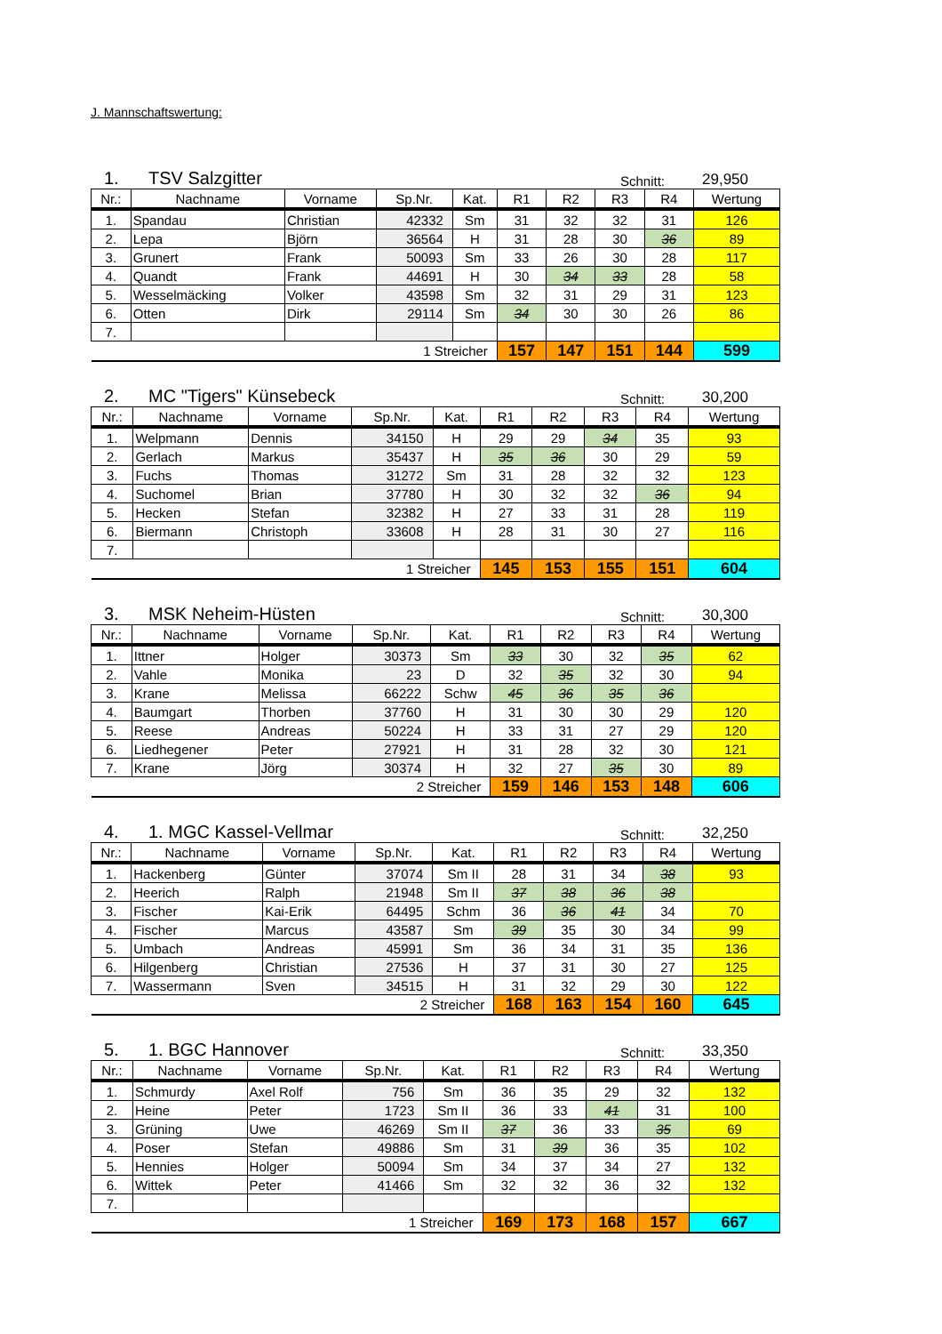J. Mannschaftswertung:
1. TSV Salzgitter Schnitt: 29,950
| Nr.: | Nachname | Vorname | Sp.Nr. | Kat. | R1 | R2 | R3 | R4 | Wertung |
| --- | --- | --- | --- | --- | --- | --- | --- | --- | --- |
| 1. | Spandau | Christian | 42332 | Sm | 31 | 32 | 32 | 31 | 126 |
| 2. | Lepa | Björn | 36564 | H | 31 | 28 | 30 | 36 | 89 |
| 3. | Grunert | Frank | 50093 | Sm | 33 | 26 | 30 | 28 | 117 |
| 4. | Quandt | Frank | 44691 | H | 30 | 34 | 33 | 28 | 58 |
| 5. | Wesselmäcking | Volker | 43598 | Sm | 32 | 31 | 29 | 31 | 123 |
| 6. | Otten | Dirk | 29114 | Sm | 34 | 30 | 30 | 26 | 86 |
| 7. | | | | | | | | | |
| 1 Streicher | | | | | 157 | 147 | 151 | 144 | 599 |
2. MC "Tigers" Künsebeck Schnitt: 30,200
| Nr.: | Nachname | Vorname | Sp.Nr. | Kat. | R1 | R2 | R3 | R4 | Wertung |
| --- | --- | --- | --- | --- | --- | --- | --- | --- | --- |
| 1. | Welpmann | Dennis | 34150 | H | 29 | 29 | 34 | 35 | 93 |
| 2. | Gerlach | Markus | 35437 | H | 35 | 36 | 30 | 29 | 59 |
| 3. | Fuchs | Thomas | 31272 | Sm | 31 | 28 | 32 | 32 | 123 |
| 4. | Suchomel | Brian | 37780 | H | 30 | 32 | 32 | 36 | 94 |
| 5. | Hecken | Stefan | 32382 | H | 27 | 33 | 31 | 28 | 119 |
| 6. | Biermann | Christoph | 33608 | H | 28 | 31 | 30 | 27 | 116 |
| 7. | | | | | | | | | |
| 1 Streicher | | | | | 145 | 153 | 155 | 151 | 604 |
3. MSK Neheim-Hüsten Schnitt: 30,300
| Nr.: | Nachname | Vorname | Sp.Nr. | Kat. | R1 | R2 | R3 | R4 | Wertung |
| --- | --- | --- | --- | --- | --- | --- | --- | --- | --- |
| 1. | Ittner | Holger | 30373 | Sm | 33 | 30 | 32 | 35 | 62 |
| 2. | Vahle | Monika | 23 | D | 32 | 35 | 32 | 30 | 94 |
| 3. | Krane | Melissa | 66222 | Schw | 45 | 36 | 35 | 36 | |
| 4. | Baumgart | Thorben | 37760 | H | 31 | 30 | 30 | 29 | 120 |
| 5. | Reese | Andreas | 50224 | H | 33 | 31 | 27 | 29 | 120 |
| 6. | Liedhegener | Peter | 27921 | H | 31 | 28 | 32 | 30 | 121 |
| 7. | Krane | Jörg | 30374 | H | 32 | 27 | 35 | 30 | 89 |
| 2 Streicher | | | | | 159 | 146 | 153 | 148 | 606 |
4. 1. MGC Kassel-Vellmar Schnitt: 32,250
| Nr.: | Nachname | Vorname | Sp.Nr. | Kat. | R1 | R2 | R3 | R4 | Wertung |
| --- | --- | --- | --- | --- | --- | --- | --- | --- | --- |
| 1. | Hackenberg | Günter | 37074 | Sm II | 28 | 31 | 34 | 38 | 93 |
| 2. | Heerich | Ralph | 21948 | Sm II | 37 | 38 | 36 | 38 | |
| 3. | Fischer | Kai-Erik | 64495 | Schm | 36 | 36 | 41 | 34 | 70 |
| 4. | Fischer | Marcus | 43587 | Sm | 39 | 35 | 30 | 34 | 99 |
| 5. | Umbach | Andreas | 45991 | Sm | 36 | 34 | 31 | 35 | 136 |
| 6. | Hilgenberg | Christian | 27536 | H | 37 | 31 | 30 | 27 | 125 |
| 7. | Wassermann | Sven | 34515 | H | 31 | 32 | 29 | 30 | 122 |
| 2 Streicher | | | | | 168 | 163 | 154 | 160 | 645 |
5. 1. BGC Hannover Schnitt: 33,350
| Nr.: | Nachname | Vorname | Sp.Nr. | Kat. | R1 | R2 | R3 | R4 | Wertung |
| --- | --- | --- | --- | --- | --- | --- | --- | --- | --- |
| 1. | Schmurdy | Axel Rolf | 756 | Sm | 36 | 35 | 29 | 32 | 132 |
| 2. | Heine | Peter | 1723 | Sm II | 36 | 33 | 41 | 31 | 100 |
| 3. | Grüning | Uwe | 46269 | Sm II | 37 | 36 | 33 | 35 | 69 |
| 4. | Poser | Stefan | 49886 | Sm | 31 | 39 | 36 | 35 | 102 |
| 5. | Hennies | Holger | 50094 | Sm | 34 | 37 | 34 | 27 | 132 |
| 6. | Wittek | Peter | 41466 | Sm | 32 | 32 | 36 | 32 | 132 |
| 7. | | | | | | | | | |
| 1 Streicher | | | | | 169 | 173 | 168 | 157 | 667 |